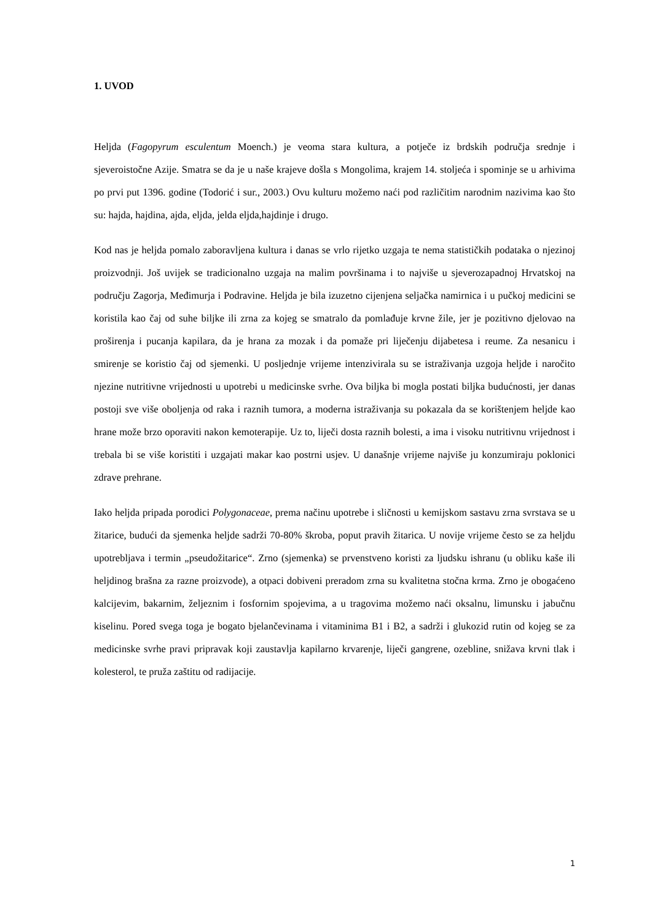1. UVOD
Heljda (Fagopyrum esculentum Moench.) je veoma stara kultura, a potječe iz brdskih područja srednje i sjeveroistočne Azije. Smatra se da je u naše krajeve došla s Mongolima, krajem 14. stoljeća i spominje se u arhivima po prvi put 1396. godine (Todorić i sur., 2003.) Ovu kulturu možemo naći pod različitim narodnim nazivima kao što su: hajda, hajdina, ajda, eljda, jelda eljda,hajdinje i drugo.
Kod nas je heljda pomalo zaboravljena kultura i danas se vrlo rijetko uzgaja te nema statističkih podataka o njezinoj proizvodnji. Još uvijek se tradicionalno uzgaja na malim površinama i to najviše u sjeverozapadnoj Hrvatskoj na području Zagorja, Međimurja i Podravine. Heljda je bila izuzetno cijenjena seljačka namirnica i u pučkoj medicini se koristila kao čaj od suhe biljke ili zrna za kojeg se smatralo da pomlađuje krvne žile, jer je pozitivno djelovao na proširenja i pucanja kapilara, da je hrana za mozak i da pomaže pri liječenju dijabetesa i reume. Za nesanicu i smirenje se koristio čaj od sjemenki. U posljednje vrijeme intenzivirala su se istraživanja uzgoja heljde i naročito njezine nutritivne vrijednosti u upotrebi u medicinske svrhe. Ova biljka bi mogla postati biljka budućnosti, jer danas postoji sve više oboljenja od raka i raznih tumora, a moderna istraživanja su pokazala da se korištenjem heljde kao hrane može brzo oporaviti nakon kemoterapije. Uz to, liječi dosta raznih bolesti, a ima i visoku nutritivnu vrijednost i trebala bi se više koristiti i uzgajati makar kao postrni usjev. U današnje vrijeme najviše ju konzumiraju poklonici zdrave prehrane.
Iako heljda pripada porodici Polygonaceae, prema načinu upotrebe i sličnosti u kemijskom sastavu zrna svrstava se u žitarice, budući da sjemenka heljde sadrži 70-80% škroba, poput pravih žitarica. U novije vrijeme često se za heljdu upotrebljava i termin „pseudožitarice“. Zrno (sjemenka) se prvenstveno koristi za ljudsku ishranu (u obliku kaše ili heljdinog brašna za razne proizvode), a otpaci dobiveni preradom zrna su kvalitetna stočna krma. Zrno je obogaćeno kalcijevim, bakarnim, željeznim i fosfornim spojevima, a u tragovima možemo naći oksalnu, limunsku i jabučnu kiselinu. Pored svega toga je bogato bjelančevinama i vitaminima B1 i B2, a sadrži i glukozid rutin od kojeg se za medicinske svrhe pravi pripravak koji zaustavlja kapilarno krvarenje, liječi gangrene, ozebline, snižava krvni tlak i kolesterol, te pruža zaštitu od radijacije.
1